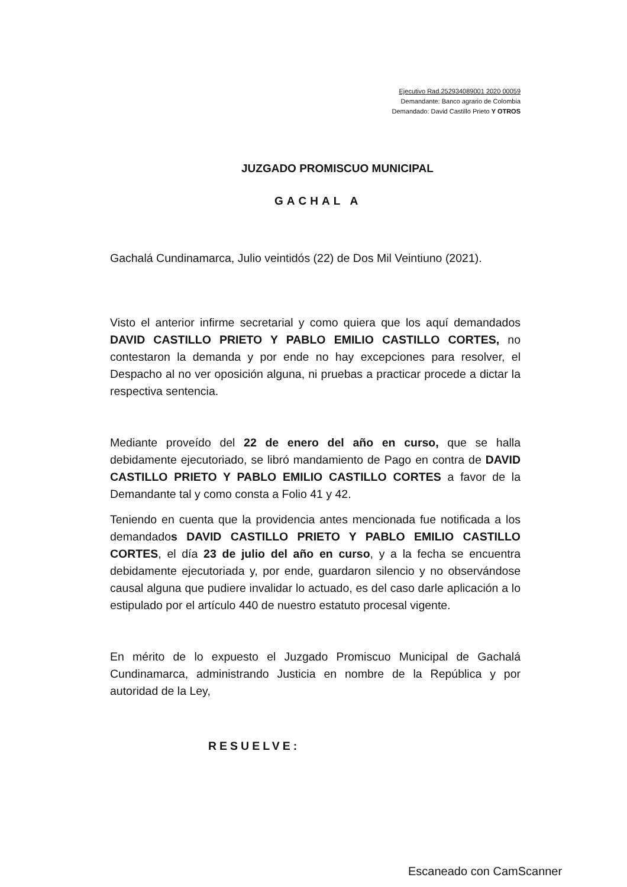Ejecutivo Rad.252934089001 2020 00059
Demandante: Banco agrario de Colombia
Demandado: David Castillo Prieto Y OTROS
JUZGADO PROMISCUO MUNICIPAL
GACHAL A
Gachalá Cundinamarca, Julio veintidós (22) de Dos Mil Veintiuno (2021).
Visto el anterior infirme secretarial y como quiera que los aquí demandados DAVID CASTILLO PRIETO Y PABLO EMILIO CASTILLO CORTES, no contestaron la demanda y por ende no hay excepciones para resolver, el Despacho al no ver oposición alguna, ni pruebas a practicar procede a dictar la respectiva sentencia.
Mediante proveído del 22 de enero del año en curso, que se halla debidamente ejecutoriado, se libró mandamiento de Pago en contra de DAVID CASTILLO PRIETO Y PABLO EMILIO CASTILLO CORTES a favor de la Demandante tal y como consta a Folio 41 y 42.
Teniendo en cuenta que la providencia antes mencionada fue notificada a los demandados DAVID CASTILLO PRIETO Y PABLO EMILIO CASTILLO CORTES, el día 23 de julio del año en curso, y a la fecha se encuentra debidamente ejecutoriada y, por ende, guardaron silencio y no observándose causal alguna que pudiere invalidar lo actuado, es del caso darle aplicación a lo estipulado por el artículo 440 de nuestro estatuto procesal vigente.
En mérito de lo expuesto el Juzgado Promiscuo Municipal de Gachalá Cundinamarca, administrando Justicia en nombre de la República y por autoridad de la Ley,
RESUELVE:
Escaneado con CamScanner